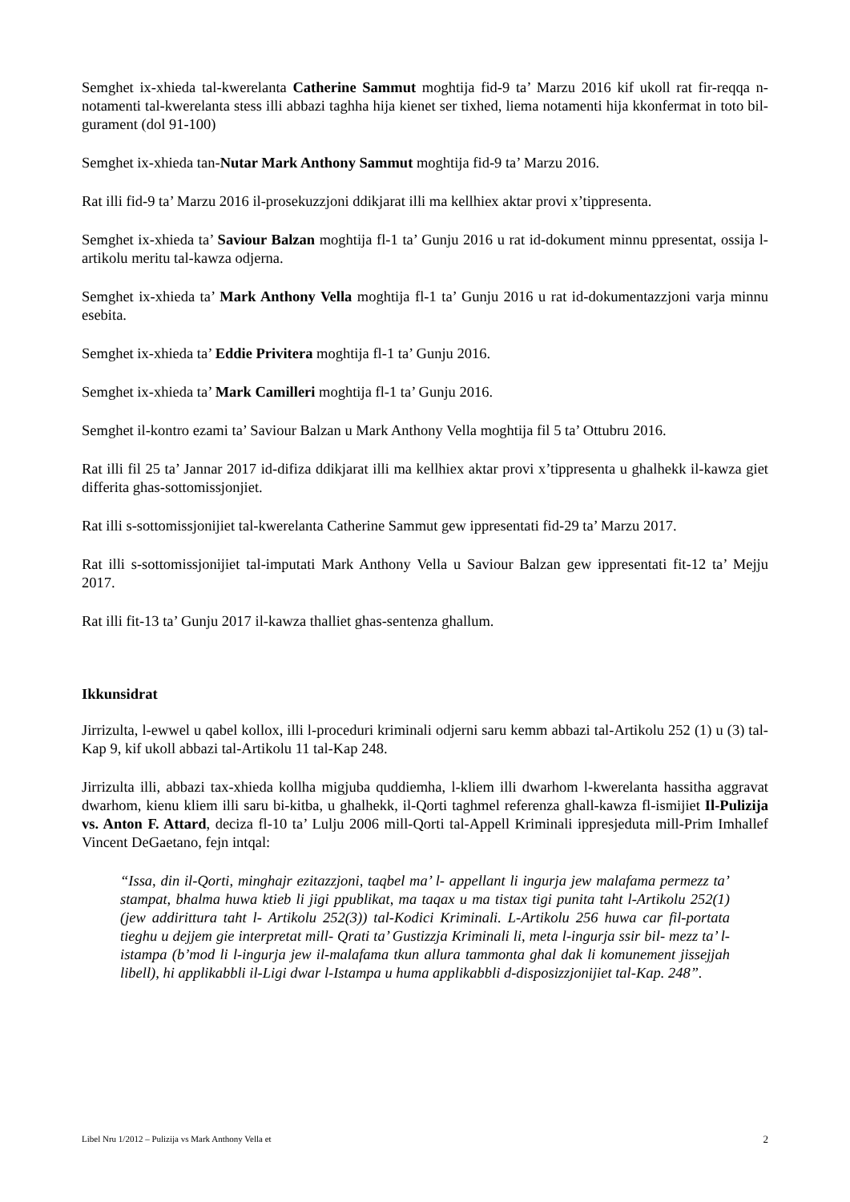Semghet ix-xhieda tal-kwerelanta Catherine Sammut moghtija fid-9 ta’ Marzu 2016 kif ukoll rat fir-reqqa n-notamenti tal-kwerelanta stess illi abbazi taghha hija kienet ser tixhed, liema notamenti hija kkonfermat in toto bil-gurament (dol 91-100)
Semghet ix-xhieda tan-Nutar Mark Anthony Sammut moghtija fid-9 ta’ Marzu 2016.
Rat illi fid-9 ta’ Marzu 2016 il-prosekuzzjoni ddikjarat illi ma kellhiex aktar provi x’tippresenta.
Semghet ix-xhieda ta’ Saviour Balzan moghtija fl-1 ta’ Gunju 2016 u rat id-dokument minnu ppresentat, ossija l-artikolu meritu tal-kawza odjerna.
Semghet ix-xhieda ta’ Mark Anthony Vella moghtija fl-1 ta’ Gunju 2016 u rat id-dokumentazzjoni varja minnu esebita.
Semghet ix-xhieda ta’ Eddie Privitera moghtija fl-1 ta’ Gunju 2016.
Semghet ix-xhieda ta’ Mark Camilleri moghtija fl-1 ta’ Gunju 2016.
Semghet il-kontro ezami ta’ Saviour Balzan u Mark Anthony Vella moghtija fil 5 ta’ Ottubru 2016.
Rat illi fil 25 ta’ Jannar 2017 id-difiza ddikjarat illi ma kellhiex aktar provi x’tippresenta u ghalhekk il-kawza giet differita ghas-sottomissjonjiet.
Rat illi s-sottomissjonijiet tal-kwerelanta Catherine Sammut gew ippresentati fid-29 ta’ Marzu 2017.
Rat illi s-sottomissjonijiet tal-imputati Mark Anthony Vella u Saviour Balzan gew ippresentati fit-12 ta’ Mejju 2017.
Rat illi fit-13 ta’ Gunju 2017 il-kawza thalliet ghas-sentenza ghallum.
Ikkunsidrat
Jirrizulta, l-ewwel u qabel kollox, illi l-proceduri kriminali odjerni saru kemm abbazi tal-Artikolu 252 (1) u (3) tal-Kap 9, kif ukoll abbazi tal-Artikolu 11 tal-Kap 248.
Jirrizulta illi, abbazi tax-xhieda kollha migjuba quddiemha, l-kliem illi dwarhom l-kwerelanta hassitha aggravat dwarhom, kienu kliem illi saru bi-kitba, u ghalhekk, il-Qorti taghmel referenza ghall-kawza fl-ismijiet Il-Pulizija vs. Anton F. Attard, deciza fl-10 ta’ Lulju 2006 mill-Qorti tal-Appell Kriminali ippresjeduta mill-Prim Imhallef Vincent DeGaetano, fejn intqal:
“Issa, din il-Qorti, minghajr ezitazzjoni, taqbel ma’ l- appellant li ingurja jew malafama permezz ta’ stampat, bhalma huwa ktieb li jigi ppublikat, ma taqax u ma tistax tigi punita taht l-Artikolu 252(1) (jew addirittura taht l- Artikolu 252(3)) tal-Kodici Kriminali. L-Artikolu 256 huwa car fil-portata tieghu u dejjem gie interpretat mill- Qrati ta’ Gustizzja Kriminali li, meta l-ingurja ssir bil- mezz ta’ l-istampa (b’mod li l-ingurja jew il-malafama tkun allura tammonta ghal dak li komunement jissejjah libell), hi applikabbli il-Ligi dwar l-Istampa u huma applikabbli d-disposizzjonijiet tal-Kap. 248”.
Libel Nru 1/2012 – Pulizija vs Mark Anthony Vella et 2